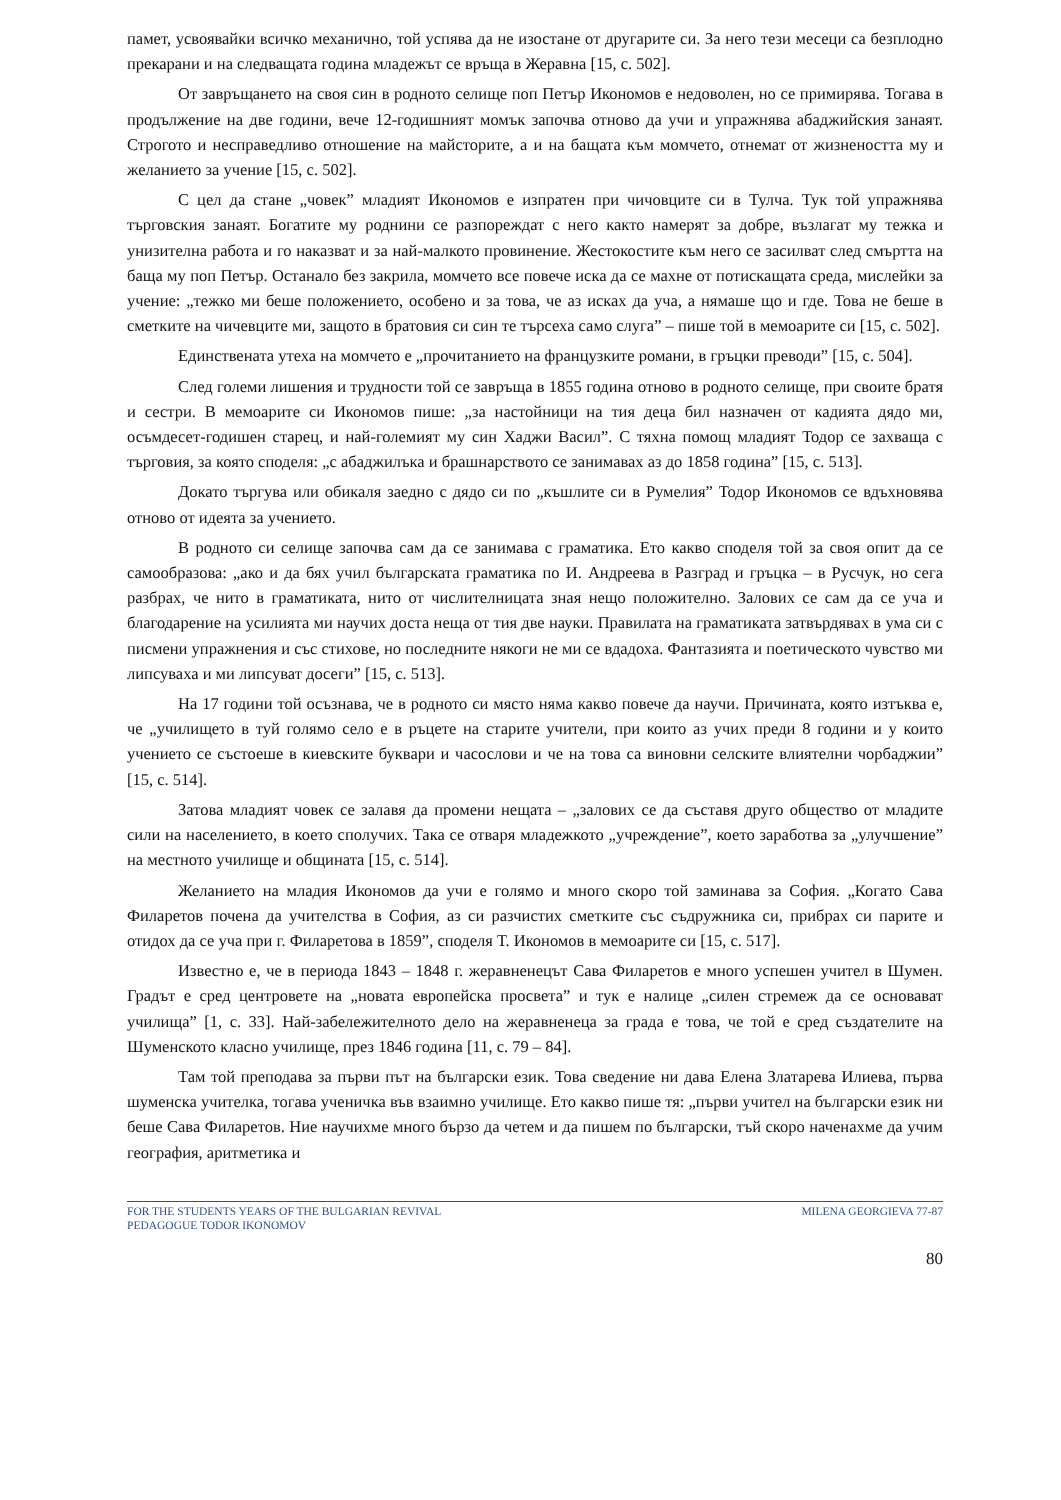памет, усвоявайки всичко механично, той успява да не изостане от другарите си. За него тези месеци са безплодно прекарани и на следващата година младежът се връща в Жеравна [15, с. 502].
От завръщането на своя син в родното селище поп Петър Икономов е недоволен, но се примирява. Тогава в продължение на две години, вече 12-годишният момък започва отново да учи и упражнява абаджийския занаят. Строгото и несправедливо отношение на майсторите, а и на бащата към момчето, отнемат от жизнеността му и желанието за учение [15, с. 502].
С цел да стане „човек” младият Икономов е изпратен при чичовците си в Тулча. Тук той упражнява търговския занаят. Богатите му роднини се разпореждат с него както намерят за добре, възлагат му тежка и унизителна работа и го наказват и за най-малкото провинение. Жестокостите към него се засилват след смъртта на баща му поп Петър. Останало без закрила, момчето все повече иска да се махне от потискащата среда, мислейки за учение: „тежко ми беше положението, особено и за това, че аз исках да уча, а нямаше що и где. Това не беше в сметките на чичевците ми, защото в братовия си син те търсеха само слуга” – пише той в мемоарите си [15, с. 502].
Единствената утеха на момчето е „прочитанието на французките романи, в гръцки преводи” [15, с. 504].
След големи лишения и трудности той се завръща в 1855 година отново в родното селище, при своите братя и сестри. В мемоарите си Икономов пише: „за настойници на тия деца бил назначен от кадията дядо ми, осъмдесет-годишен старец, и най-големият му син Хаджи Васил”. С тяхна помощ младият Тодор се захваща с търговия, за която споделя: „с абаджилъка и брашнарството се занимавах аз до 1858 година” [15, с. 513].
Докато търгува или обикаля заедно с дядо си по „къшлите си в Румелия” Тодор Икономов се вдъхновява отново от идеята за учението.
В родното си селище започва сам да се занимава с граматика. Ето какво споделя той за своя опит да се самообразова: „ако и да бях учил българската граматика по И. Андреева в Разград и гръцка – в Русчук, но сега разбрах, че нито в граматиката, нито от числителницата зная нещо положително. Залових се сам да се уча и благодарение на усилията ми научих доста неща от тия две науки. Правилата на граматиката затвърдявах в ума си с писмени упражнения и със стихове, но последните някоги не ми се вдадоха. Фантазията и поетическото чувство ми липсуваха и ми липсуват досеги” [15, с. 513].
На 17 години той осъзнава, че в родното си място няма какво повече да научи. Причината, която изтъква е, че „училището в туй голямо село е в ръцете на старите учители, при които аз учих преди 8 години и у които учението се състоеше в киевските буквари и часослови и че на това са виновни селските влиятелни чорбаджии” [15, с. 514].
Затова младият човек се залавя да промени нещата – „залових се да съставя друго общество от младите сили на населението, в което сполучих. Така се отваря младежкото „учреждение”, което заработва за „улучшение” на местното училище и общината [15, с. 514].
Желанието на младия Икономов да учи е голямо и много скоро той заминава за София. „Когато Сава Филаретов почена да учителства в София, аз си разчистих сметките със съдружника си, прибрах си парите и отидох да се уча при г. Филаретова в 1859”, споделя Т. Икономов в мемоарите си [15, с. 517].
Известно е, че в периода 1843 – 1848 г. жеравненецът Сава Филаретов е много успешен учител в Шумен. Градът е сред центровете на „новата европейска просвета” и тук е налице „силен стремеж да се основават училища” [1, с. 33]. Най-забележителното дело на жеравненеца за града е това, че той е сред създателите на Шуменското класно училище, през 1846 година [11, с. 79 – 84].
Там той преподава за първи път на български език. Това сведение ни дава Елена Златарева Илиева, първа шуменска учителка, тогава ученичка във взаимно училище. Ето какво пише тя: „първи учител на български език ни беше Сава Филаретов. Ние научихме много бързо да четем и да пишем по български, тъй скоро наченахме да учим география, аритметика и
FOR THE STUDENTS YEARS OF THE BULGARIAN REVIVAL
PEDAGOGUE TODOR IKONOMOV
MILENA GEORGIEVA 77-87
80